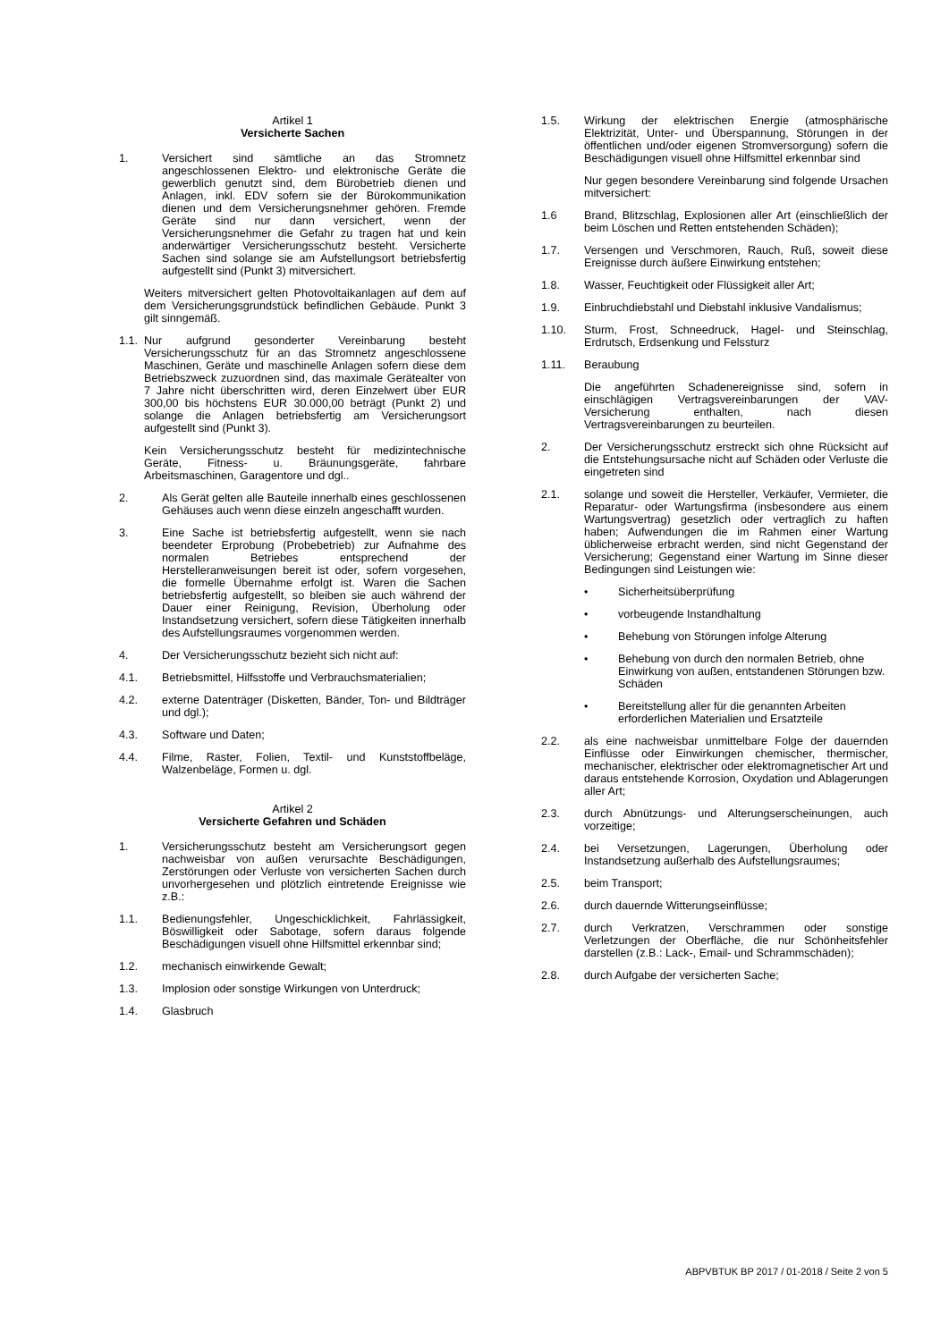Artikel 1
Versicherte Sachen
1. Versichert sind sämtliche an das Stromnetz angeschlossenen Elektro- und elektronische Geräte die gewerblich genutzt sind, dem Bürobetrieb dienen und Anlagen, inkl. EDV sofern sie der Bürokommunikation dienen und dem Versicherungsnehmer gehören. Fremde Geräte sind nur dann versichert, wenn der Versicherungsnehmer die Gefahr zu tragen hat und kein anderwärtiger Versicherungsschutz besteht. Versicherte Sachen sind solange sie am Aufstellungsort betriebsfertig aufgestellt sind (Punkt 3) mitversichert.
Weiters mitversichert gelten Photovoltaikanlagen auf dem auf dem Versicherungsgrundstück befindlichen Gebäude. Punkt 3 gilt sinngemäß.
1.1.
Nur aufgrund gesonderter Vereinbarung besteht Versicherungsschutz für an das Stromnetz angeschlossene Maschinen, Geräte und maschinelle Anlagen sofern diese dem Betriebszweck zuzuordnen sind, das maximale Gerätealter von 7 Jahre nicht überschritten wird, deren Einzelwert über EUR 300,00 bis höchstens EUR 30.000,00 beträgt (Punkt 2) und solange die Anlagen betriebsfertig am Versicherungsort aufgestellt sind (Punkt 3).
Kein Versicherungsschutz besteht für medizintechnische Geräte, Fitness- u. Bräunungsgeräte, fahrbare Arbeitsmaschinen, Garagentore und dgl..
2. Als Gerät gelten alle Bauteile innerhalb eines geschlossenen Gehäuses auch wenn diese einzeln angeschafft wurden.
3. Eine Sache ist betriebsfertig aufgestellt, wenn sie nach beendeter Erprobung (Probebetrieb) zur Aufnahme des normalen Betriebes entsprechend der Herstelleranweisungen bereit ist oder, sofern vorgesehen, die formelle Übernahme erfolgt ist. Waren die Sachen betriebsfertig aufgestellt, so bleiben sie auch während der Dauer einer Reinigung, Revision, Überholung oder Instandsetzung versichert, sofern diese Tätigkeiten innerhalb des Aufstellungsraumes vorgenommen werden.
4. Der Versicherungsschutz bezieht sich nicht auf:
4.1. Betriebsmittel, Hilfsstoffe und Verbrauchsmaterialien;
4.2. externe Datenträger (Disketten, Bänder, Ton- und Bildträger und dgl.);
4.3. Software und Daten;
4.4. Filme, Raster, Folien, Textil- und Kunststoffbeläge, Walzenbeläge, Formen u. dgl.
Artikel 2
Versicherte Gefahren und Schäden
1. Versicherungsschutz besteht am Versicherungsort gegen nachweisbar von außen verursachte Beschädigungen, Zerstörungen oder Verluste von versicherten Sachen durch unvorhergesehen und plötzlich eintretende Ereignisse wie z.B.:
1.1. Bedienungsfehler, Ungeschicklichkeit, Fahrlässigkeit, Böswilligkeit oder Sabotage, sofern daraus folgende Beschädigungen visuell ohne Hilfsmittel erkennbar sind;
1.2. mechanisch einwirkende Gewalt;
1.3. Implosion oder sonstige Wirkungen von Unterdruck;
1.4. Glasbruch
1.5. Wirkung der elektrischen Energie (atmosphärische Elektrizität, Unter- und Überspannung, Störungen in der öffentlichen und/oder eigenen Stromversorgung) sofern die Beschädigungen visuell ohne Hilfsmittel erkennbar sind
Nur gegen besondere Vereinbarung sind folgende Ursachen mitversichert:
1.6 Brand, Blitzschlag, Explosionen aller Art (einschließlich der beim Löschen und Retten entstehenden Schäden);
1.7. Versengen und Verschmoren, Rauch, Ruß, soweit diese Ereignisse durch äußere Einwirkung entstehen;
1.8. Wasser, Feuchtigkeit oder Flüssigkeit aller Art;
1.9. Einbruchdiebstahl und Diebstahl inklusive Vandalismus;
1.10. Sturm, Frost, Schneedruck, Hagel- und Steinschlag, Erdrutsch, Erdsenkung und Felssturz
1.11. Beraubung
Die angeführten Schadenereignisse sind, sofern in einschlägigen Vertragsvereinbarungen der VAV-Versicherung enthalten, nach diesen Vertragsvereinbarungen zu beurteilen.
2. Der Versicherungsschutz erstreckt sich ohne Rücksicht auf die Entstehungsursache nicht auf Schäden oder Verluste die eingetreten sind
2.1. solange und soweit die Hersteller, Verkäufer, Vermieter, die Reparatur- oder Wartungsfirma (insbesondere aus einem Wartungsvertrag) gesetzlich oder vertraglich zu haften haben; Aufwendungen die im Rahmen einer Wartung üblicherweise erbracht werden, sind nicht Gegenstand der Versicherung; Gegenstand einer Wartung im Sinne dieser Bedingungen sind Leistungen wie:
• Sicherheitsüberprüfung
• vorbeugende Instandhaltung
• Behebung von Störungen infolge Alterung
• Behebung von durch den normalen Betrieb, ohne Einwirkung von außen, entstandenen Störungen bzw. Schäden
• Bereitstellung aller für die genannten Arbeiten erforderlichen Materialien und Ersatzteile
2.2. als eine nachweisbar unmittelbare Folge der dauernden Einflüsse oder Einwirkungen chemischer, thermischer, mechanischer, elektrischer oder elektromagnetischer Art und daraus entstehende Korrosion, Oxydation und Ablagerungen aller Art;
2.3. durch Abnützungs- und Alterungserscheinungen, auch vorzeitige;
2.4. bei Versetzungen, Lagerungen, Überholung oder Instandsetzung außerhalb des Aufstellungsraumes;
2.5. beim Transport;
2.6. durch dauernde Witterungseinflüsse;
2.7. durch Verkratzen, Verschrammen oder sonstige Verletzungen der Oberfläche, die nur Schönheitsfehler darstellen (z.B.: Lack-, Email- und Schrammschäden);
2.8. durch Aufgabe der versicherten Sache;
ABPVBTUK BP 2017 / 01-2018 / Seite 2 von 5